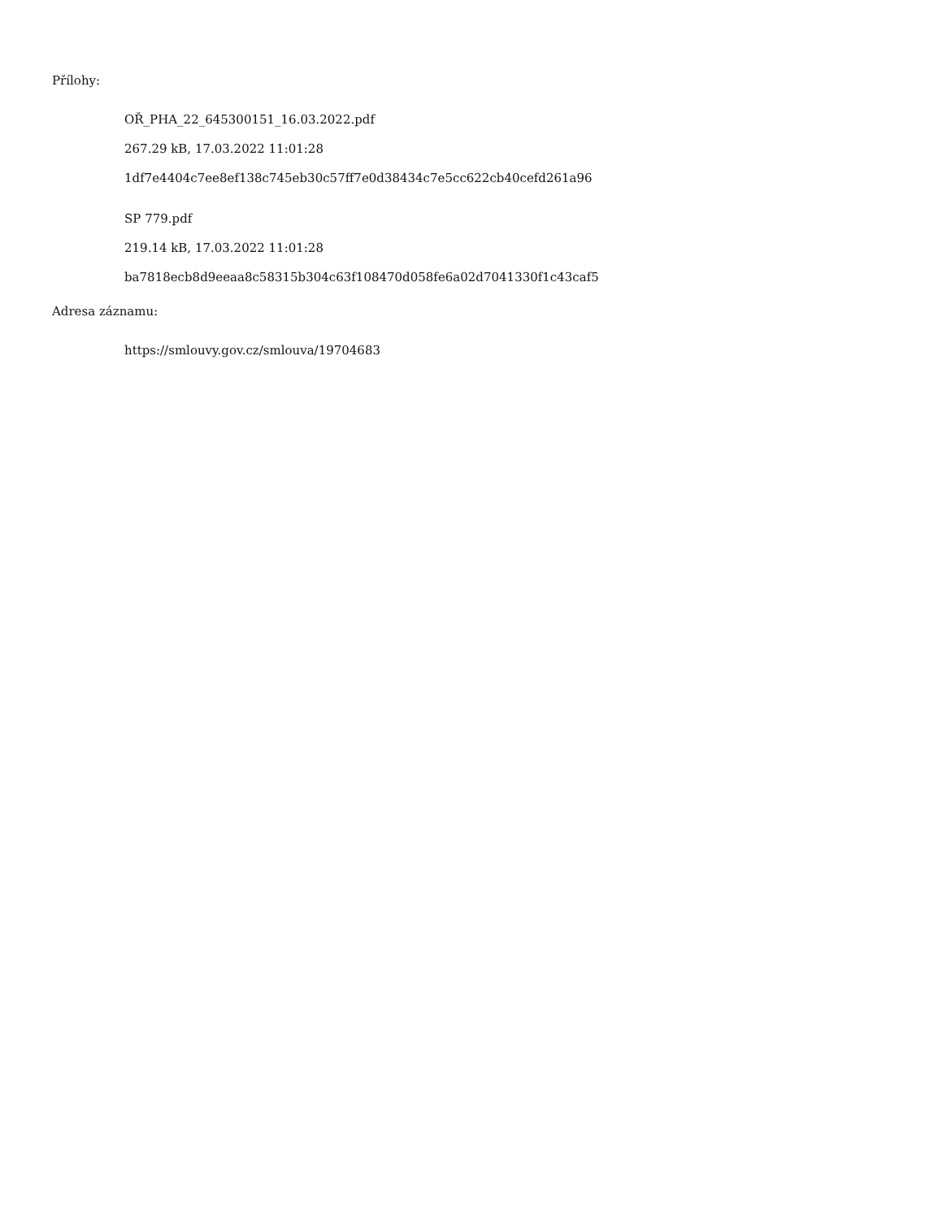Přílohy:
OŘ_PHA_22_645300151_16.03.2022.pdf
267.29 kB, 17.03.2022 11:01:28
1df7e4404c7ee8ef138c745eb30c57ff7e0d38434c7e5cc622cb40cefd261a96
SP 779.pdf
219.14 kB, 17.03.2022 11:01:28
ba7818ecb8d9eeaa8c58315b304c63f108470d058fe6a02d7041330f1c43caf5
Adresa záznamu:
https://smlouvy.gov.cz/smlouva/19704683